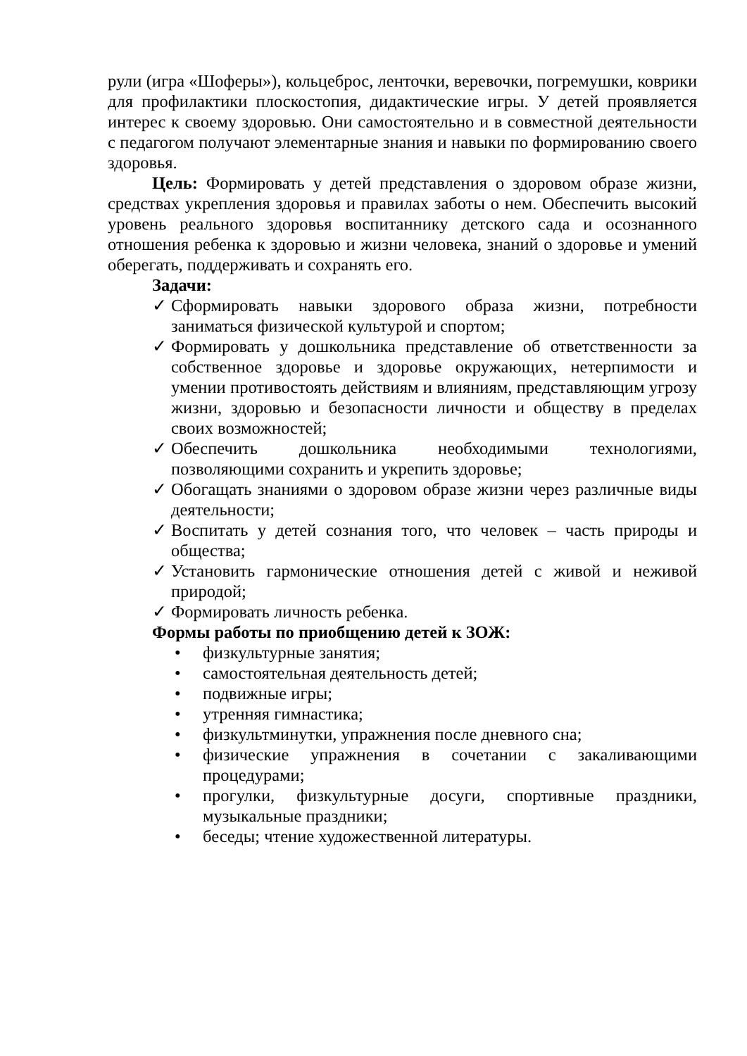рули (игра «Шоферы»), кольцеброс, ленточки, веревочки, погремушки, коврики для профилактики плоскостопия, дидактические игры. У детей проявляется интерес к своему здоровью. Они самостоятельно и в совместной деятельности с педагогом получают элементарные знания и навыки по формированию своего здоровья.
Цель: Формировать у детей представления о здоровом образе жизни, средствах укрепления здоровья и правилах заботы о нем. Обеспечить высокий уровень реального здоровья воспитаннику детского сада и осознанного отношения ребенка к здоровью и жизни человека, знаний о здоровье и умений оберегать, поддерживать и сохранять его.
Задачи:
✓ Сформировать навыки здорового образа жизни, потребности заниматься физической культурой и спортом;
✓ Формировать у дошкольника представление об ответственности за собственное здоровье и здоровье окружающих, нетерпимости и умении противостоять действиям и влияниям, представляющим угрозу жизни, здоровью и безопасности личности и обществу в пределах своих возможностей;
✓ Обеспечить дошкольника необходимыми технологиями, позволяющими сохранить и укрепить здоровье;
✓ Обогащать знаниями о здоровом образе жизни через различные виды деятельности;
✓ Воспитать у детей сознания того, что человек – часть природы и общества;
✓ Установить гармонические отношения детей с живой и неживой природой;
✓ Формировать личность ребенка.
Формы работы по приобщению детей к ЗОЖ:
• физкультурные занятия;
• самостоятельная деятельность детей;
• подвижные игры;
• утренняя гимнастика;
• физкультминутки, упражнения после дневного сна;
• физические упражнения в сочетании с закаливающими процедурами;
• прогулки, физкультурные досуги, спортивные праздники, музыкальные праздники;
• беседы; чтение художественной литературы.